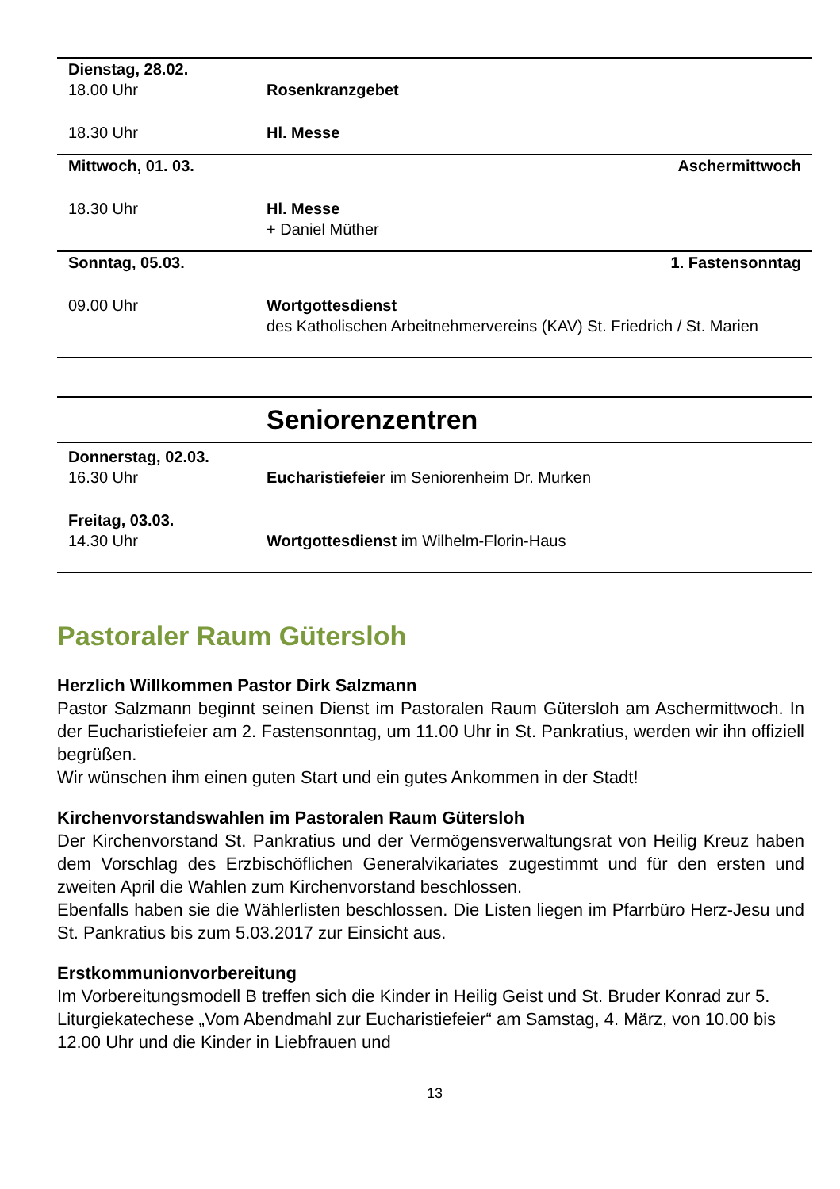| Dienstag, 28.02. | | |
| 18.00 Uhr | Rosenkranzgebet | |
| 18.30 Uhr | Hl. Messe | |
| Mittwoch, 01. 03. | | Aschermittwoch |
| 18.30 Uhr | Hl. Messe + Daniel Müther | |
| Sonntag, 05.03. | | 1. Fastensonntag |
| 09.00 Uhr | Wortgottesdienst des Katholischen Arbeitnehmervereins (KAV) St. Friedrich / St. Marien | |
Seniorenzentren
| Donnerstag, 02.03. | |
| 16.30 Uhr | Eucharistiefeier im Seniorenheim Dr. Murken |
| Freitag, 03.03. | |
| 14.30 Uhr | Wortgottesdienst im Wilhelm-Florin-Haus |
Pastoraler Raum Gütersloh
Herzlich Willkommen Pastor Dirk Salzmann
Pastor Salzmann beginnt seinen Dienst im Pastoralen Raum Gütersloh am Aschermittwoch. In der Eucharistiefeier am 2. Fastensonntag, um 11.00 Uhr in St. Pankratius, werden wir ihn offiziell begrüßen.
Wir wünschen ihm einen guten Start und ein gutes Ankommen in der Stadt!
Kirchenvorstandswahlen im Pastoralen Raum Gütersloh
Der Kirchenvorstand St. Pankratius und der Vermögensverwaltungsrat von Heilig Kreuz haben dem Vorschlag des Erzbischöflichen Generalvikariates zugestimmt und für den ersten und zweiten April die Wahlen zum Kirchenvorstand beschlossen.
Ebenfalls haben sie die Wählerlisten beschlossen. Die Listen liegen im Pfarrbüro Herz-Jesu und St. Pankratius bis zum 5.03.2017 zur Einsicht aus.
Erstkommunionvorbereitung
Im Vorbereitungsmodell B treffen sich die Kinder in Heilig Geist und St. Bruder Konrad zur 5. Liturgiekatechese „Vom Abendmahl zur Eucharistiefeier“ am Samstag, 4. März, von 10.00 bis 12.00 Uhr und die Kinder in Liebfrauen und
13